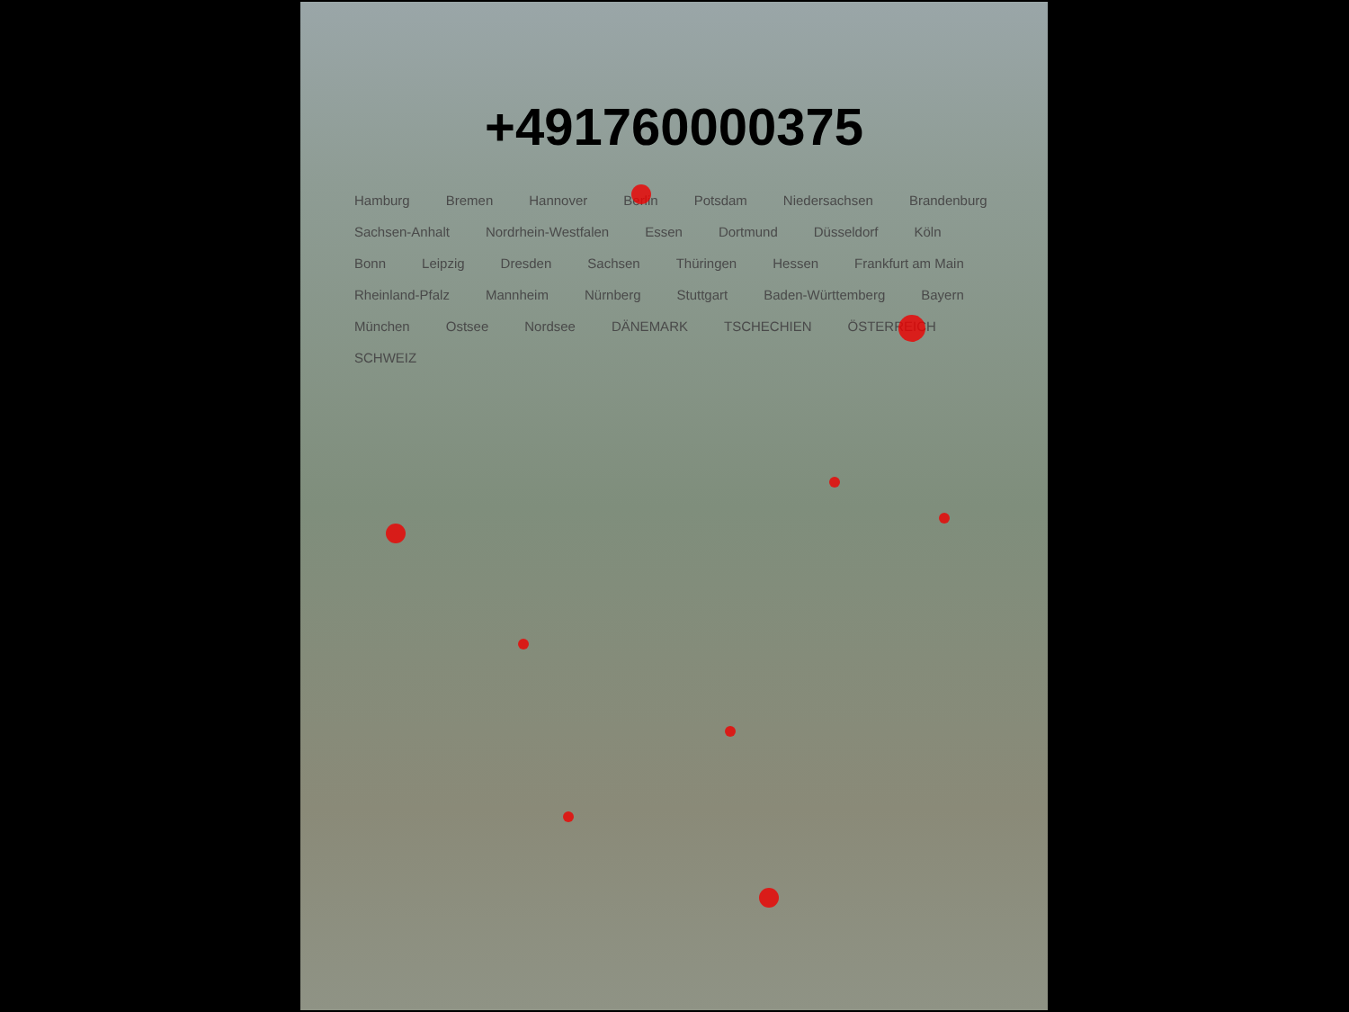+491760000375
Hamburg Bremen Hannover Berlin Potsdam Niedersachsen Brandenburg Sachsen-Anhalt Nordrhein-Westfalen Essen Dortmund Düsseldorf Köln Bonn Leipzig Dresden Sachsen Thüringen Hessen Frankfurt am Main Rheinland-Pfalz Mannheim Nürnberg Stuttgart Baden-Württemberg Bayern München Ostsee Nordsee DÄNEMARK TSCHECHIEN ÖSTERREICH SCHWEIZ